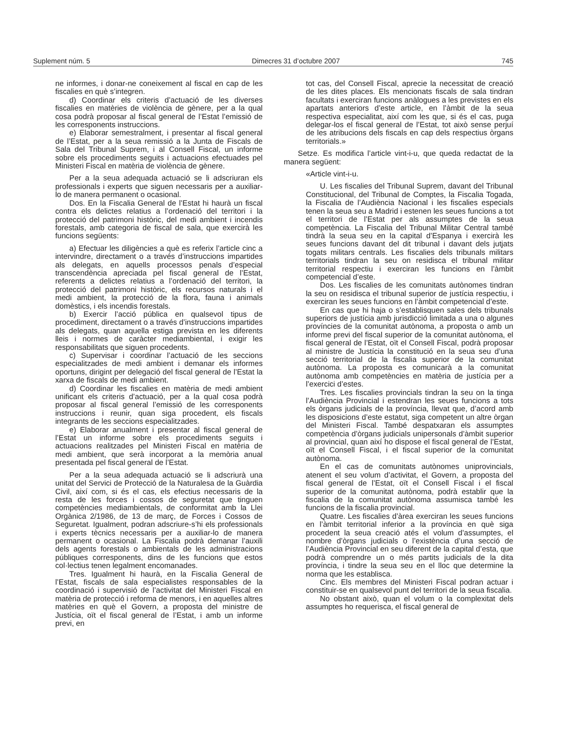Suplement núm. 5 Dimecres 31 d’octubre 2007 745
ne informes, i donar-ne coneixement al fiscal en cap de les fiscalies en què s’integren.
d) Coordinar els criteris d’actuació de les diverses fiscalies en matèries de violència de gènere, per a la qual cosa podrà proposar al fiscal general de l’Estat l’emissió de les corresponents instruccions.
e) Elaborar semestralment, i presentar al fiscal general de l’Estat, per a la seua remissió a la Junta de Fiscals de Sala del Tribunal Suprem, i al Consell Fiscal, un informe sobre els procediments seguits i actuacions efectuades pel Ministeri Fiscal en matèria de violència de gènere.
Per a la seua adequada actuació se li adscriuran els professionals i experts que siguen necessaris per a auxiliar-lo de manera permanent o ocasional.
Dos. En la Fiscalia General de l’Estat hi haurà un fiscal contra els delictes relatius a l’ordenació del territori i la protecció del patrimoni històric, del medi ambient i incendis forestals, amb categoria de fiscal de sala, que exercirà les funcions següents:
a) Efectuar les diligències a què es referix l’article cinc a intervindre, directament o a través d’instruccions impartides als delegats, en aquells processos penals d’especial transcendència apreciada pel fiscal general de l’Estat, referents a delictes relatius a l’ordenació del territori, la protecció del patrimoni històric, els recursos naturals i el medi ambient, la protecció de la flora, fauna i animals domèstics, i els incendis forestals.
b) Exercir l’acció pública en qualsevol tipus de procediment, directament o a través d’instruccions impartides als delegats, quan aquella estiga prevista en les diferents lleis i normes de caràcter mediambiental, i exigir les responsabilitats que siguen procedents.
c) Supervisar i coordinar l’actuació de les seccions especialitzades de medi ambient i demanar els informes oportuns, dirigint per delegació del fiscal general de l’Estat la xarxa de fiscals de medi ambient.
d) Coordinar les fiscalies en matèria de medi ambient unificant els criteris d’actuació, per a la qual cosa podrà proposar al fiscal general l’emissió de les corresponents instruccions i reunir, quan siga procedent, els fiscals integrants de les seccions especialitzades.
e) Elaborar anualment i presentar al fiscal general de l’Estat un informe sobre els procediments seguits i actuacions realitzades pel Ministeri Fiscal en matèria de medi ambient, que serà incorporat a la memòria anual presentada pel fiscal general de l’Estat.
Per a la seua adequada actuació se li adscriurà una unitat del Servici de Protecció de la Naturalesa de la Guàrdia Civil, així com, si és el cas, els efectius necessaris de la resta de les forces i cossos de seguretat que tinguen competències mediambientals, de conformitat amb la Llei Orgànica 2/1986, de 13 de març, de Forces i Cossos de Seguretat. Igualment, podran adscriure-s’hi els professionals i experts tècnics necessaris per a auxiliar-lo de manera permanent o ocasional. La Fiscalia podrà demanar l’auxili dels agents forestals o ambientals de les administracions públiques corresponents, dins de les funcions que estos col·lectius tenen legalment encomanades.
Tres. Igualment hi haurà, en la Fiscalia General de l’Estat, fiscals de sala especialistes responsables de la coordinació i supervisió de l’activitat del Ministeri Fiscal en matèria de protecció i reforma de menors, i en aquelles altres matèries en què el Govern, a proposta del ministre de Justícia, oït el fiscal general de l’Estat, i amb un informe previ, en
tot cas, del Consell Fiscal, aprecie la necessitat de creació de les dites places. Els mencionats fiscals de sala tindran facultats i exerciran funcions anàlogues a les previstes en els apartats anteriors d’este article, en l’àmbit de la seua respectiva especialitat, així com les que, si és el cas, puga delegar-los el fiscal general de l’Estat, tot això sense perjuí de les atribucions dels fiscals en cap dels respectius òrgans territorials.»
Setze. Es modifica l’article vint-i-u, que queda redactat de la manera següent:
«Article vint-i-u.
U. Les fiscalies del Tribunal Suprem, davant del Tribunal Constitucional, del Tribunal de Comptes, la Fiscalia Togada, la Fiscalia de l’Audiència Nacional i les fiscalies especials tenen la seua seu a Madrid i estenen les seues funcions a tot el territori de l’Estat per als assumptes de la seua competència. La Fiscalia del Tribunal Militar Central també tindrà la seua seu en la capital d’Espanya i exercirà les seues funcions davant del dit tribunal i davant dels jutjats togats militars centrals. Les fiscalies dels tribunals militars territorials tindran la seu on residisca el tribunal militar territorial respectiu i exerciran les funcions en l’àmbit competencial d’este.
Dos. Les fiscalies de les comunitats autònomes tindran la seu on residisca el tribunal superior de justícia respectiu, i exerciran les seues funcions en l’àmbit competencial d’este.
En cas que hi haja o s’establisquen sales dels tribunals superiors de justícia amb jurisdicció limitada a una o algunes províncies de la comunitat autònoma, a proposta o amb un informe previ del fiscal superior de la comunitat autònoma, el fiscal general de l’Estat, oït el Consell Fiscal, podrà proposar al ministre de Justícia la constitució en la seua seu d’una secció territorial de la fiscalia superior de la comunitat autònoma. La proposta es comunicarà a la comunitat autònoma amb competències en matèria de justícia per a l’exercici d’estes.
Tres. Les fiscalies provincials tindran la seu on la tinga l’Audiència Provincial i estendran les seues funcions a tots els òrgans judicials de la província, llevat que, d’acord amb les disposicions d’este estatut, siga competent un altre òrgan del Ministeri Fiscal. També despatxaran els assumptes competència d’òrgans judicials unipersonals d’àmbit superior al provincial, quan així ho dispose el fiscal general de l’Estat, oït el Consell Fiscal, i el fiscal superior de la comunitat autònoma.
En el cas de comunitats autònomes uniprovincials, atenent el seu volum d’activitat, el Govern, a proposta del fiscal general de l’Estat, oït el Consell Fiscal i el fiscal superior de la comunitat autònoma, podrà establir que la fiscalia de la comunitat autònoma assumisca també les funcions de la fiscalia provincial.
Quatre. Les fiscalies d’àrea exerciran les seues funcions en l’àmbit territorial inferior a la província en què siga procedent la seua creació atés el volum d’assumptes, el nombre d’òrgans judicials o l’existència d’una secció de l’Audiència Provincial en seu diferent de la capital d’esta, que podrà comprendre un o més partits judicials de la dita província, i tindre la seua seu en el lloc que determine la norma que les establisca.
Cinc. Els membres del Ministeri Fiscal podran actuar i constituir-se en qualsevol punt del territori de la seua fiscalia.
No obstant això, quan el volum o la complexitat dels assumptes ho requerisca, el fiscal general de